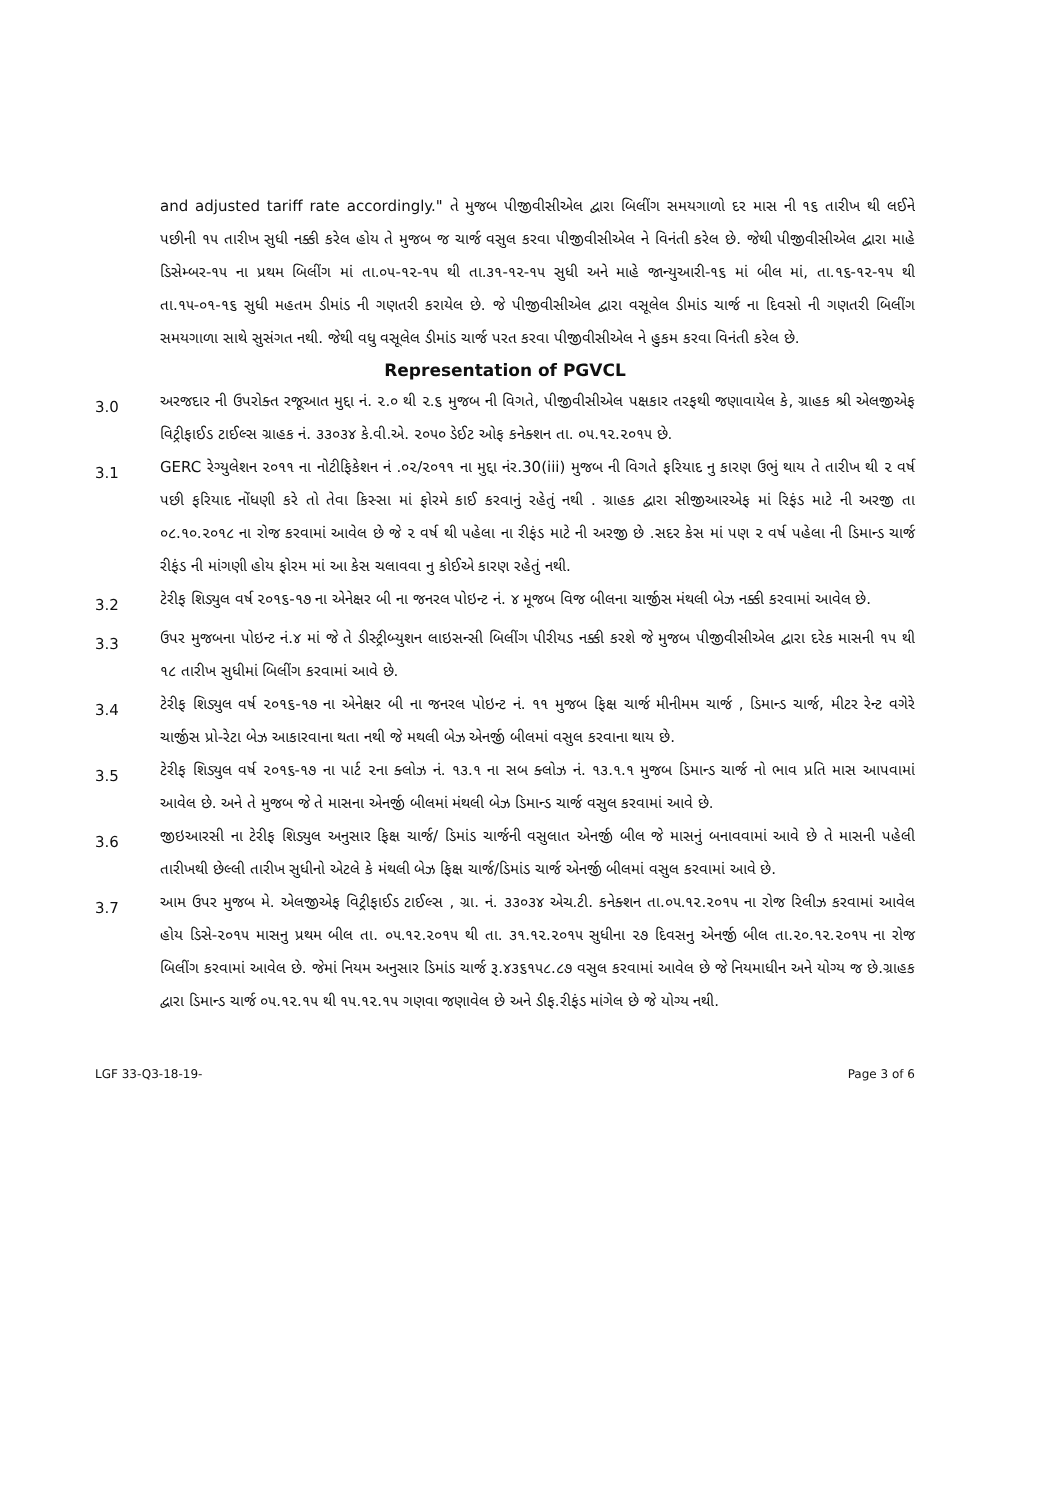and adjusted tariff rate accordingly." તે મુજબ પીજીવીસીએલ દ્વારા બિલીંગ સમયગાળો દર માસ ની ૧૬ તારીખ થી લઈને પછીની ૧૫ તારીખ સુધી નક્કી કરેલ હોય તે મુજબ જ ચાર્જ વસુલ કરવા પીજીવીસીએલ ને વિનંતી કરેલ છે. જેથી પીજીવીસીએલ દ્વારા માહે ડિસેમ્બર-૧૫ ના પ્રથમ બિલીંગ માં તા.૦૫-૧૨-૧૫ થી તા.૩૧-૧૨-૧૫ સુધી અને માહે જાન્યુઆરી-૧૬ માં બીલ માં, તા.૧૬-૧૨-૧૫ થી તા.૧૫-૦૧-૧૬ સુધી મહતમ ડીમાંડ ની ગણતરી કરાયેલ છે. જે પીજીવીસીએલ દ્વારા વસૂલેલ ડીમાંડ ચાર્જ ના દિવસો ની ગણતરી બિલીંગ સમયગાળા સાથે સુસંગત નથી. જેથી વધુ વસૂલેલ ડીમાંડ ચાર્જ પરત કરવા પીજીવીસીએલ ને હુકમ કરવા વિનંતી કરેલ છે.
Representation of PGVCL
3.0
અરજદાર ની ઉપરોક્ત રજૂઆત મુદ્દા નં. ૨.૦ થી ૨.૬ મુજબ ની વિગતે, પીજીવીસીએલ પક્ષકાર તરફથી જણાવાયેલ કે, ગ્રાહક શ્રી એલજીએફ વિટ્રીફાઈડ ટાઈલ્સ ગ્રાહક નં. ૩૩૦૩૪ કે.વી.એ. ૨૦૫૦ ડેઈટ ઓફ કનેક્શન તા. ૦૫.૧૨.૨૦૧૫ છે.
3.1
GERC રેગ્યુલેશન ૨૦૧૧ ના નોટીફિકેશન નં .૦૨/૨૦૧૧ ના મુદ્દા નંર.30(iii) મુજબ ની વિગતે ફરિયાદ નુ કારણ ઉભું થાય તે તારીખ થી ૨ વર્ષ પછી ફરિયાદ નોંધણી કરે તો તેવા કિસ્સા માં ફોરમે કાઈ કરવાનું રહેતું નથી . ગ્રાહક દ્વારા સીજીઆરએફ માં રિફંડ માટે ની અરજી તા ૦૮.૧૦.૨૦૧૮ ના રોજ કરવામાં આવેલ છે જે ૨ વર્ષ થી પહેલા ના રીફંડ માટે ની અરજી છે .સદર કેસ માં પણ ૨ વર્ષ પહેલા ની ડિમાન્ડ ચાર્જ રીફંડ ની માંગણી હોય ફોરમ માં આ કેસ ચલાવવા નુ કોઈએ કારણ રહેતું નથી.
3.2
ટેરીફ શિડ્યુલ વર્ષ ૨૦૧૬-૧૭ ના એનેક્ષર બી ના જનરલ પોઇન્ટ નં. ૪ મૂજબ વિજ બીલના ચાર્જીસ મંથલી બેઝ નક્કી કરવામાં આવેલ છે.
3.3
ઉપર મુજબના પોઇન્ટ નં.૪ માં જે તે ડીસ્ટ્રીબ્યુશન લાઇસન્સી બિલીંગ પીરીયડ નક્કી કરશે જે મુજબ પીજીવીસીએલ દ્વારા દરેક માસની ૧૫ થી ૧૮ તારીખ સુધીમાં બિલીંગ કરવામાં આવે છે.
3.4
ટેરીફ શિડ્યુલ વર્ષ ૨૦૧૬-૧૭ ના એનેક્ષર બી ના જનરલ પોઇન્ટ નં. ૧૧ મુજબ ફિક્ષ ચાર્જ મીનીમમ ચાર્જ , ડિમાન્ડ ચાર્જ, મીટર રેન્ટ વગેરે ચાર્જીસ પ્રો-રેટા બેઝ આકારવાના થતા નથી જે મથલી બેઝ એનર્જી બીલમાં વસુલ કરવાના થાય છે.
3.5
ટેરીફ શિડ્યુલ વર્ષ ૨૦૧૬-૧૭ ના પાર્ટ ૨ના ક્લોઝ નં. ૧૩.૧ ના સબ ક્લોઝ નં. ૧૩.૧.૧ મુજબ ડિમાન્ડ ચાર્જ નો ભાવ પ્રતિ માસ આપવામાં આવેલ છે. અને તે મુજબ જે તે માસના એનર્જી બીલમાં મંથલી બેઝ ડિમાન્ડ ચાર્જ વસુલ કરવામાં આવે છે.
3.6
જીઇઆરસી ના ટેરીફ શિડ્યુલ અનુસાર ફિક્ષ ચાર્જ/ ડિમાંડ ચાર્જની વસુલાત એનર્જી બીલ જે માસનું બનાવવામાં આવે છે તે માસની પહેલી તારીખથી છેલ્લી તારીખ સુધીનો એટલે કે મંથલી બેઝ ફિક્ષ ચાર્જ/ડિમાંડ ચાર્જ એનર્જી બીલમાં વસુલ કરવામાં આવે છે.
3.7
આમ ઉપર મુજબ મે. એલજીએફ વિટ્રીફાઈડ ટાઈલ્સ , ગ્રા. નં. ૩૩૦૩૪ એચ.ટી. કનેક્શન તા.૦૫.૧૨.૨૦૧૫ ના રોજ રિલીઝ કરવામાં આવેલ હોય ડિસે-૨૦૧૫ માસનુ પ્રથમ બીલ તા. ૦૫.૧૨.૨૦૧૫ થી તા. ૩૧.૧૨.૨૦૧૫ સુધીના ૨૭ દિવસનુ એનર્જી બીલ તા.૨૦.૧૨.૨૦૧૫ ના રોજ બિલીંગ કરવામાં આવેલ છે. જેમાં નિયમ અનુસાર ડિમાંડ ચાર્જ રૂ.૪૩૬૧૫૮.૮૭ વસુલ કરવામાં આવેલ છે જે નિયમાધીન અને યોગ્ય જ છે.ગ્રાહક દ્વારા ડિમાન્ડ ચાર્જ ૦૫.૧૨.૧૫ થી ૧૫.૧૨.૧૫ ગણવા જણાવેલ છે અને ડીફ.રીફંડ માંગેલ છે જે યોગ્ય નથી.
LGF 33-Q3-18-19- Page 3 of 6